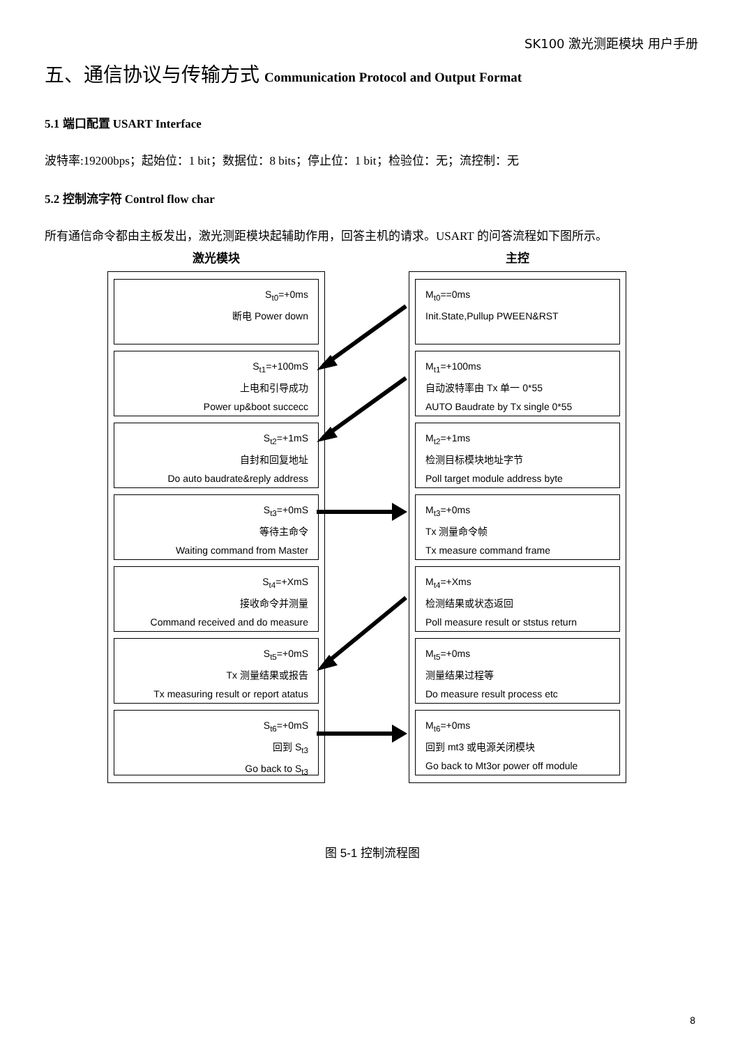SK100 激光测距模块 用户手册
五、通信协议与传输方式 Communication Protocol and Output Format
5.1 端口配置 USART Interface
波特率:19200bps；起始位：1 bit；数据位：8 bits；停止位：1 bit；检验位：无；流控制：无
5.2 控制流字符 Control flow char
所有通信命令都由主板发出，激光测距模块起辅助作用，回答主机的请求。USART 的问答流程如下图所示。
激光模块
S<sub>t0</sub>=+0ms
断电 Power down
S<sub>t1</sub>=+100mS
上电和引导成功
Power up&boot succecc
S<sub>t2</sub>=+1mS
自封和回复地址
Do auto baudrate&reply address
S<sub>t3</sub>=+0mS
等待主命令
Waiting command from Master
S<sub>t4</sub>=+XmS
接收命令并测量
Command received and do measure
S<sub>t5</sub>=+0mS
Tx 测量结果或报告
Tx measuring result or report atatus
S<sub>t6</sub>=+0mS
回到 S<sub>t3</sub>
Go back to S<sub>t3</sub>
主控
M<sub>t0</sub>==0ms
Init.State,Pullup PWEEN&RST
M<sub>t1</sub>=+100ms
自动波特率由 Tx 单一 0*55
AUTO Baudrate by Tx single 0*55
M<sub>t2</sub>=+1ms
检测目标模块地址字节
Poll target module address byte
M<sub>t3</sub>=+0ms
Tx 测量命令帧
Tx measure command frame
M<sub>t4</sub>=+Xms
检测结果或状态返回
Poll measure result or ststus return
M<sub>t5</sub>=+0ms
测量结果过程等
Do measure result process etc
M<sub>t6</sub>=+0ms
回到 mt3 或电源关闭模块
Go back to Mt3or power off module
图 5-1 控制流程图
8